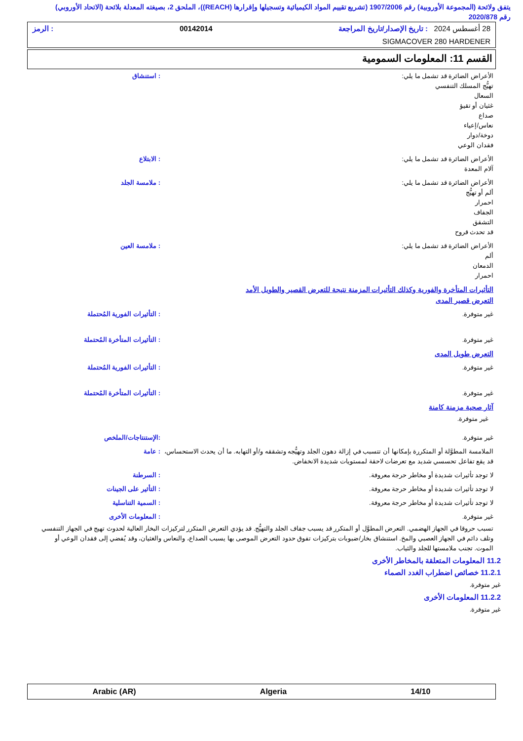يتفق ولائحة (المجموعة الأوروبية) رقم 1907/2006 (تشريع تقييم المواد الكيميائية وتسجيلها وإقرارها (REACH))، الملحق 2، بصيغته المعدلة بلائحة (الاتحاد الأوروبي) رقم 2020/878
28 أغسطس 2024 : تاريخ الإصدار/تاريخ المراجعة 00142014: الرمز
SIGMACOVER 280 HARDENER
القسم 11: المعلومات السمومية
الأعراض الضائرة قد تشمل ما يلي:
تهيُّج المسلك التنفسي
السعال
غثيان أو تقيؤ
صداع
نعاس/إعياء
دوخة/دوار
فقدان الوعي
: استنشاق
الأعراض الضائرة قد تشمل ما يلي:
آلام المعدة
: الابتلاع
الأعراض الضائرة قد تشمل ما يلي:
ألم أو تهيُّج
احمرار
الجفاف
التشقق
قد تحدث قروح
: ملامسة الجلد
الأعراض الضائرة قد تشمل ما يلي:
ألم
الدمعان
احمرار
: ملامسة العين
التأثيرات المتأخرة والفورية وكذلك التأثيرات المزمنة نتيجة للتعرض القصير والطويل الأمد
التعرض قصير المدى
غير متوفرة. : التأثيرات الفورية المُحتملة
غير متوفرة. : التأثيرات المتأخرة المُحتملة
التعرض طويل المدى
غير متوفرة. : التأثيرات الفورية المُحتملة
غير متوفرة. : التأثيرات المتأخرة المُحتملة
آثار صحية مزمنة كامنة
غير متوفرة.
غير متوفرة. :الإستنتاجات/الملخص
الملامسة المطوَّلة أو المتكررة بإمكانها أن تتسبب في إزالة دهون الجلد وتهيُّجه وتشققه و/أو التهابه. ما أن يحدث الاستحساس، قد يقع تفاعل تحسسي شديد مع تعرضات لاحقة لمستويات شديدة الانخفاض.
: عامة
لا توجد تأثيرات شديدة أو مخاطر حرجة معروفة.
: السرطنة
لا توجد تأثيرات شديدة أو مخاطر حرجة معروفة.
: التأثير على الجينات
لا توجد تأثيرات شديدة أو مخاطر حرجة معروفة.
: السمية التناسلية
غير متوفرة. : المعلومات الأخرى
تسبب حروقا في الجهاز الهضمي. التعرض المطوَّل أو المتكرر قد يسبب جفاف الجلد والتهيُّج. قد يؤدي التعرض المتكرر لتركيزات البخار العالية لحدوث تهيج في الجهاز التنفسي وتلف دائم في الجهاز العصبي والمخ. استنشاق بخار/ضبوبات بتركيزات تفوق حدود التعرض الموصى بها يسبب الصداع، والنعاس والغثيان، وقد يُفضي إلى فقدان الوعي أو الموت. تجنب ملامستها للجلد والثياب.
11.2 المعلومات المتعلقة بالمخاطر الأخرى
11.2.1 خصائص اضطراب الغدد الصماء
غير متوفرة.
11.2.2 المعلومات الأخرى
غير متوفرة.
Arabic (AR) Algeria 14/10